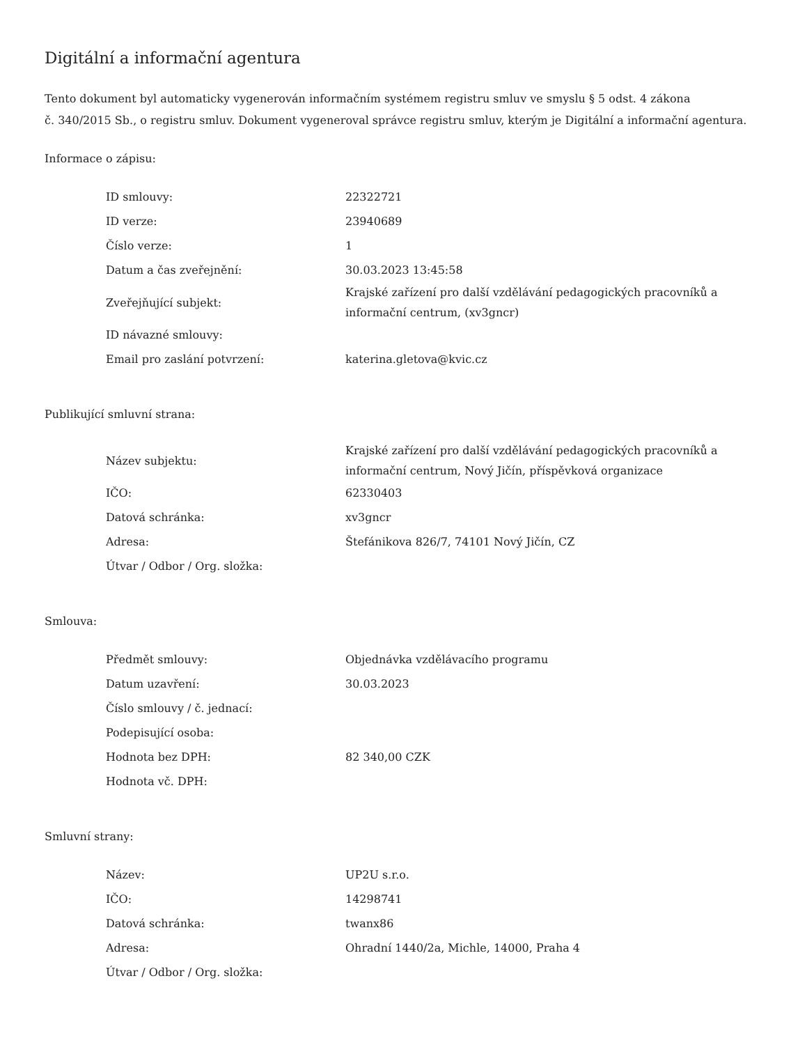Digitální a informační agentura
Tento dokument byl automaticky vygenerován informačním systémem registru smluv ve smyslu § 5 odst. 4 zákona
č. 340/2015 Sb., o registru smluv. Dokument vygeneroval správce registru smluv, kterým je Digitální a informační agentura.
Informace o zápisu:
| ID smlouvy: | 22322721 |
| ID verze: | 23940689 |
| Číslo verze: | 1 |
| Datum a čas zveřejnění: | 30.03.2023 13:45:58 |
| Zveřejňující subjekt: | Krajské zařízení pro další vzdělávání pedagogických pracovníků a informační centrum, (xv3gncr) |
| ID návazné smlouvy: | |
| Email pro zaslání potvrzení: | katerina.gletova@kvic.cz |
Publikující smluvní strana:
| Název subjektu: | Krajské zařízení pro další vzdělávání pedagogických pracovníků a informační centrum, Nový Jičín, příspěvková organizace |
| IČO: | 62330403 |
| Datová schránka: | xv3gncr |
| Adresa: | Štefánikova 826/7, 74101 Nový Jičín, CZ |
| Útvar / Odbor / Org. složka: | |
Smlouva:
| Předmět smlouvy: | Objednávka vzdělávacího programu |
| Datum uzavření: | 30.03.2023 |
| Číslo smlouvy / č. jednací: | |
| Podepisující osoba: | |
| Hodnota bez DPH: | 82 340,00 CZK |
| Hodnota vč. DPH: | |
Smluvní strany:
| Název: | UP2U s.r.o. |
| IČO: | 14298741 |
| Datová schránka: | twanx86 |
| Adresa: | Ohradní 1440/2a, Michle, 14000, Praha 4 |
| Útvar / Odbor / Org. složka: | |